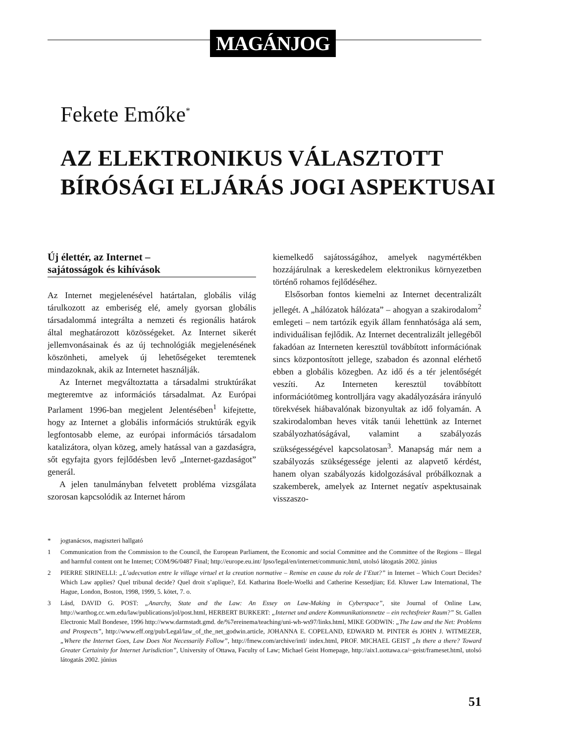MAGÁNJOG
Fekete Emőke<sup>*</sup>
AZ ELEKTRONIKUS VÁLASZTOTT
BÍRÓSÁGI ELJÁRÁS JOGI ASPEKTUSAI
Új élettér, az Internet –
sajátosságok és kihívások
Az Internet megjelenésével határtalan, globális világ tárulkozott az emberiség elé, amely gyorsan globális társadalommá integrálta a nemzeti és regionális határok által meghatározott közösségeket. Az Internet sikerét jellemvonásainak és az új technológiák megjelenésének köszönheti, amelyek új lehetőségeket teremtenek mindazoknak, akik az Internetet használják.
Az Internet megváltoztatta a társadalmi struktúrákat megteremtve az információs társadalmat. Az Európai Parlament 1996-ban megjelent Jelentésében<sup>1</sup> kifejtette, hogy az Internet a globális információs struktúrák egyik legfontosabb eleme, az európai információs társadalom katalizátora, olyan közeg, amely hatással van a gazdaságra, sőt egyfajta gyors fejlődésben levő „Internet-gazdaságot” generál.
A jelen tanulmányban felvetett probléma vizsgálata szorosan kapcsolódik az Internet három
kiemelkedő sajátosságához, amelyek nagymértékben hozzájárulnak a kereskedelem elektronikus környezetben történő rohamos fejlődéséhez.
Elsősorban fontos kiemelni az Internet decentralizált jellegét. A „hálózatok hálózata” – ahogyan a szakirodalom<sup>2</sup> emlegeti – nem tartózik egyik állam fennhatósága alá sem, individuálisan fejlődik. Az Internet decentralizált jellegéből fakadóan az Interneten keresztül továbbított információnak sincs központosított jellege, szabadon és azonnal elérhető ebben a globális közegben. Az idő és a tér jelentőségét veszíti. Az Interneten keresztül továbbított információtömeg kontrolljára vagy akadályozására irányuló törekvések hiábavalónak bizonyultak az idő folyamán. A szakirodalomban heves viták tanúi lehettünk az Internet szabályozhatóságával, valamint a szabályozás szükségességével kapcsolatosan<sup>3</sup>. Manapság már nem a szabályozás szükségessége jelenti az alapvető kérdést, hanem olyan szabályozás kidolgozásával próbálkoznak a szakemberek, amelyek az Internet negatív aspektusainak visszaszo-
* jogtanácsos, magiszteri hallgató
1 Communication from the Commission to the Council, the European Parliament, the Economic and social Committee and the Committee of the Regions – Illegal and harmful content ont he Internet; COM/96/0487 Final; http://europe.eu.int/ Ipso/legal/en/internet/communic.html, utolsó látogatás 2002. június
2 PIERRE SIRINELLI: „L’adecvation entre le village virtuel et la creation normative – Remise en cause du role de I’Etat?” in Internet – Which Court Decides? Which Law applies? Quel tribunal decide? Quel droit s’aplique?, Ed. Katharina Boele-Woelki and Catherine Kessedjian; Ed. Kluwer Law International, The Hague, London, Boston, 1998, 1999, 5. kötet, 7. o.
3 Lásd, DAVID G. POST: „Anarchy, State and the Law: An Essey on Law-Making in Cyberspace”, site Journal of Online Law, http://warthog.cc.wm.edu/law/publications/jol/post.html, HERBERT BURKERT: „Internet und andere Kommunikationsnetze – ein rechtsfreier Raum?” St. Gallen Electronic Mall Bondesee, 1996 http://www.darmstadt.gmd. de/%7ereinema/teaching/uni-wh-ws97/links.html, MIKE GODWIN: „The Law and the Net: Problems and Prospects”, http://www.eff.org/pub/Legal/law_of_the_net_godwin.article, JOHANNA E. COPELAND, EDWARD M. PINTER és JOHN J. WITMEZER, „Where the Internet Goes, Law Does Not Necessarily Follow”, http://fmew.com/archive/intl/ index.html, PROF. MICHAEL GEIST „Is there a there? Toward Greater Certainity for Internet Jurisdiction”, University of Ottawa, Faculty of Law; Michael Geist Homepage, http://aix1.uottawa.ca/~geist/frameset.html, utolsó látogatás 2002. június
51